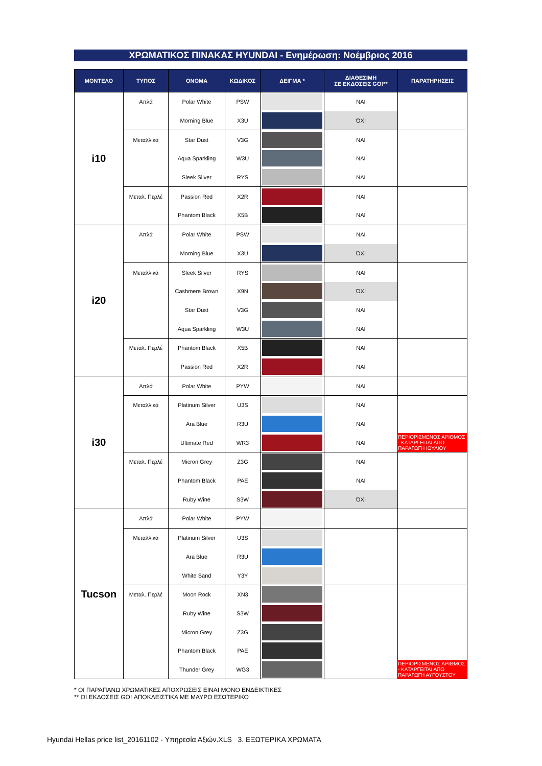ΧΡΩΜΑΤΙΚΟΣ ΠΙΝΑΚΑΣ HYUNDAI - Ενημέρωση: Νοέμβριος 2016
| ΜΟΝΤΕΛΟ | ΤΥΠΟΣ | ΟΝΟΜΑ | ΚΩΔΙΚΟΣ | ΔΕΙΓΜΑ * | ΔΙΑΘΕΣΙΜΗ ΣΕ ΕΚΔΟΣΕΙΣ GO!** | ΠΑΡΑΤΗΡΗΣΕΙΣ |
| --- | --- | --- | --- | --- | --- | --- |
| i10 | Απλά | Polar White | PSW | | ΝΑΙ | |
| | | Morning Blue | X3U | | ΌΧΙ | |
| | Μεταλλικά | Star Dust | V3G | | ΝΑΙ | |
| | | Aqua Sparkling | W3U | | ΝΑΙ | |
| | | Sleek Silver | RYS | | ΝΑΙ | |
| | Μεταλ. Περλέ | Passion Red | X2R | | ΝΑΙ | |
| | | Phantom Black | X5B | | ΝΑΙ | |
| i20 | Απλά | Polar White | PSW | | ΝΑΙ | |
| | | Morning Blue | X3U | | ΌΧΙ | |
| | Μεταλλικά | Sleek Silver | RYS | | ΝΑΙ | |
| | | Cashmere Brown | X9N | | ΌΧΙ | |
| | | Star Dust | V3G | | ΝΑΙ | |
| | | Aqua Sparkling | W3U | | ΝΑΙ | |
| | Μεταλ. Περλέ | Phantom Black | X5B | | ΝΑΙ | |
| | | Passion Red | X2R | | ΝΑΙ | |
| i30 | Απλά | Polar White | PYW | | ΝΑΙ | |
| | Μεταλλικά | Platinum Silver | U3S | | ΝΑΙ | |
| | | Ara Blue | R3U | | ΝΑΙ | |
| | | Ultimate Red | WR3 | | ΝΑΙ | ΠΕΡΙΟΡΙΣΜΕΝΟΣ ΑΡΙΘΜΟΣ - ΚΑΤΑΡΓΕΙΤΑΙ ΑΠΟ ΠΑΡΑΓΩΓΗ ΙΟΥΛΙΟΥ |
| | Μεταλ. Περλέ | Micron Grey | Z3G | | ΝΑΙ | |
| | | Phantom Black | PAE | | ΝΑΙ | |
| | | Ruby Wine | S3W | | ΌΧΙ | |
| Tucson | Απλά | Polar White | PYW | | | |
| | Μεταλλικά | Platinum Silver | U3S | | | |
| | | Ara Blue | R3U | | | |
| | | White Sand | Y3Y | | | |
| | Μεταλ. Περλέ | Moon Rock | XN3 | | | |
| | | Ruby Wine | S3W | | | |
| | | Micron Grey | Z3G | | | |
| | | Phantom Black | PAE | | | |
| | | Thunder Grey | WG3 | | | ΠΕΡΙΟΡΙΣΜΕΝΟΣ ΑΡΙΘΜΟΣ - ΚΑΤΑΡΓΕΙΤΑΙ ΑΠΟ ΠΑΡΑΓΩΓΗ ΑΥΓΟΥΣΤΟΥ |
* ΟΙ ΠΑΡΑΠΑΝΩ ΧΡΩΜΑΤΙΚΕΣ ΑΠΟΧΡΩΣΕΙΣ ΕΙΝΑΙ ΜΟΝΟ ΕΝΔΕΙΚΤΙΚΕΣ
** ΟΙ ΕΚΔΟΣΕΙΣ GO! ΑΠΟΚΛΕΙΣΤΙΚΑ ΜΕ ΜΑΥΡΟ ΕΣΩΤΕΡΙΚΟ
Hyundai Hellas price list_20161102 - Υπηρεσία Αξιών.XLS 3. ΕΞΩΤΕΡΙΚΑ ΧΡΩΜΑΤΑ